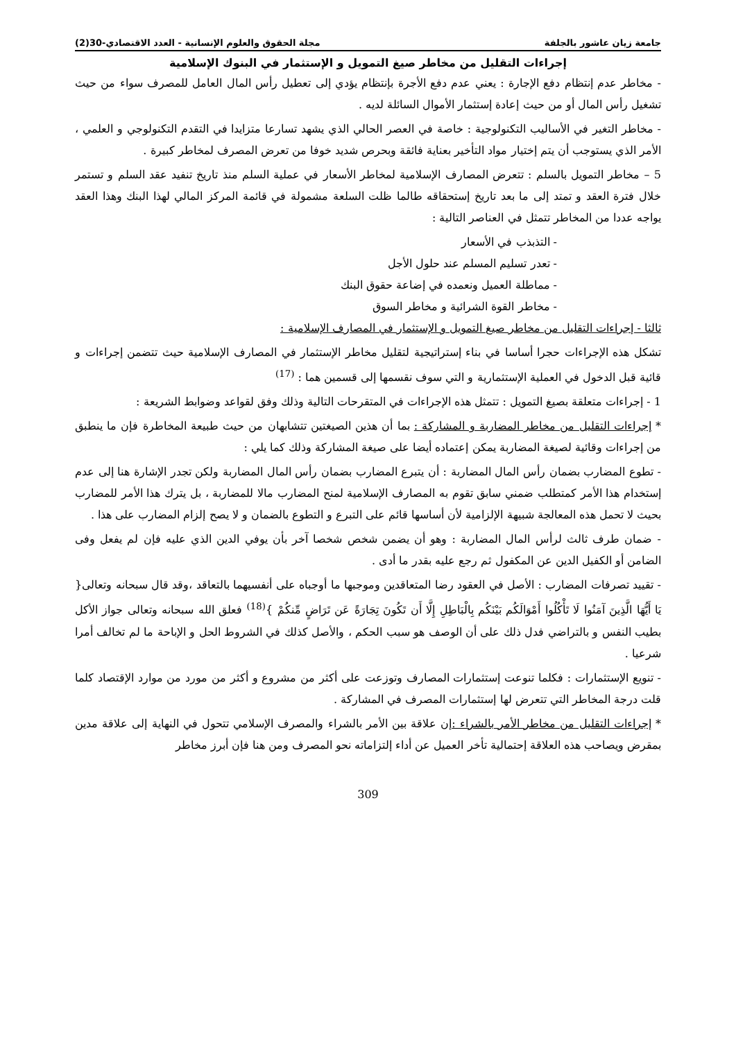جامعة زيان عاشور بالجلفة مجلة الحقوق والعلوم الإنسانية - العدد الاقتصادي-30(2)
إجراءات التقليل من مخاطر صيغ التمويل و الإستثمار في البنوك الإسلامية
- مخاطر عدم إنتظام دفع الإجارة : يعني عدم دفع الأجرة بإنتظام يؤدي إلى تعطيل رأس المال العامل للمصرف سواء من حيث تشغيل رأس المال أو من حيث إعادة إستثمار الأموال السائلة لديه .
- مخاطر التغير في الأساليب التكنولوجية : خاصة في العصر الحالي الذي يشهد تسارعا متزايدا في التقدم التكنولوجي و العلمي ، الأمر الذي يستوجب أن يتم إختيار مواد التأخير بعناية فائقة وبحرص شديد خوفا من تعرض المصرف لمخاطر كبيرة .
5 – مخاطر التمويل بالسلم : تتعرض المصارف الإسلامية لمخاطر الأسعار في عملية السلم منذ تاريخ تنفيد عقد السلم و تستمر خلال فترة العقد و تمتد إلى ما بعد تاريخ إستحقاقه طالما ظلت السلعة مشمولة في قائمة المركز المالي لهذا البنك وهذا العقد يواجه عددا من المخاطر تتمثل في العناصر التالية :
- التذبذب في الأسعار
- تعدر تسليم المسلم عند حلول الأجل
- مماطلة العميل ونعمده في إضاعة حقوق البنك
- مخاطر القوة الشرائية و مخاطر السوق
ثالثا - إجراءات التقليل من مخاطر صيغ التمويل و الإستثمار في المصارف الإسلامية :
تشكل هذه الإجراءات حجرا أساسا في بناء إستراتيجية لتقليل مخاطر الإستثمار في المصارف الإسلامية حيث تتضمن إجراءات و قائية قبل الدخول في العملية الإستثمارية و التي سوف نقسمها إلى قسمين هما : <sup>(17)</sup>
1 - إجراءات متعلقة بصيغ التمويل : تتمثل هذه الإجراءات في المتقرحات التالية وذلك وفق لقواعد وضوابط الشريعة :
* إجراءات التقليل من مخاطر المضاربة و المشاركة : بما أن هذين الصيغتين تتشابهان من حيث طبيعة المخاطرة فإن ما ينطبق من إجراءات وقائية لصيغة المضاربة يمكن إعتماده أيضا على صيغة المشاركة وذلك كما يلي :
- تطوع المضارب بضمان رأس المال المضاربة : أن يتبرع المضارب بضمان رأس المال المضاربة ولكن تجدر الإشارة هنا إلى عدم إستخدام هذا الأمر كمتطلب ضمني سابق تقوم به المصارف الإسلامية لمنح المضارب مالا للمضاربة ، بل يترك هذا الأمر للمضارب بحيث لا تحمل هذه المعالجة شبيهة الإلزامية لأن أساسها قائم على التبرع و التطوع بالضمان و لا يصح إلزام المضارب على هذا .
- ضمان طرف ثالث لرأس المال المضاربة : وهو أن يضمن شخص شخصا آخر بأن يوفي الدين الذي عليه فإن لم يفعل وفى الضامن أو الكفيل الدين عن المكفول ثم رجع عليه بقدر ما أدى .
- تقييد تصرفات المضارب : الأصل في العقود رضا المتعاقدين وموجبها ما أوجباه على أنفسيهما بالتعاقد ،وقد قال سبحانه وتعالى{ يَا أَيُّهَا الَّذِينَ آمَنُوا لَا تَأْكُلُوا أَمْوَالَكُم بَيْنَكُم بِالْبَاطِلِ إِلَّا أَن تَكُونَ تِجَارَةً عَن تَرَاضٍ مِّنكُمْ }<sup>(18)</sup> فعلق الله سبحانه وتعالى جواز الأكل بطيب النفس و بالتراضي فدل ذلك على أن الوصف هو سبب الحكم ، والأصل كذلك في الشروط الحل و الإباحة ما لم تخالف أمرا شرعيا .
- تنويع الإستثمارات : فكلما تنوعت إستثمارات المصارف وتوزعت على أكثر من مشروع و أكثر من مورد من موارد الإقتصاد كلما قلت درجة المخاطر التي تتعرض لها إستثمارات المصرف في المشاركة .
* إجراءات التقليل من مخاطر الأمر بالشراء : إن علاقة بين الأمر بالشراء والمصرف الإسلامي تتحول في النهاية إلى علاقة مدين بمقرض ويصاحب هذه العلاقة إحتمالية تأخر العميل عن أداء إلتزاماته نحو المصرف ومن هنا فإن أبرز مخاطر
309